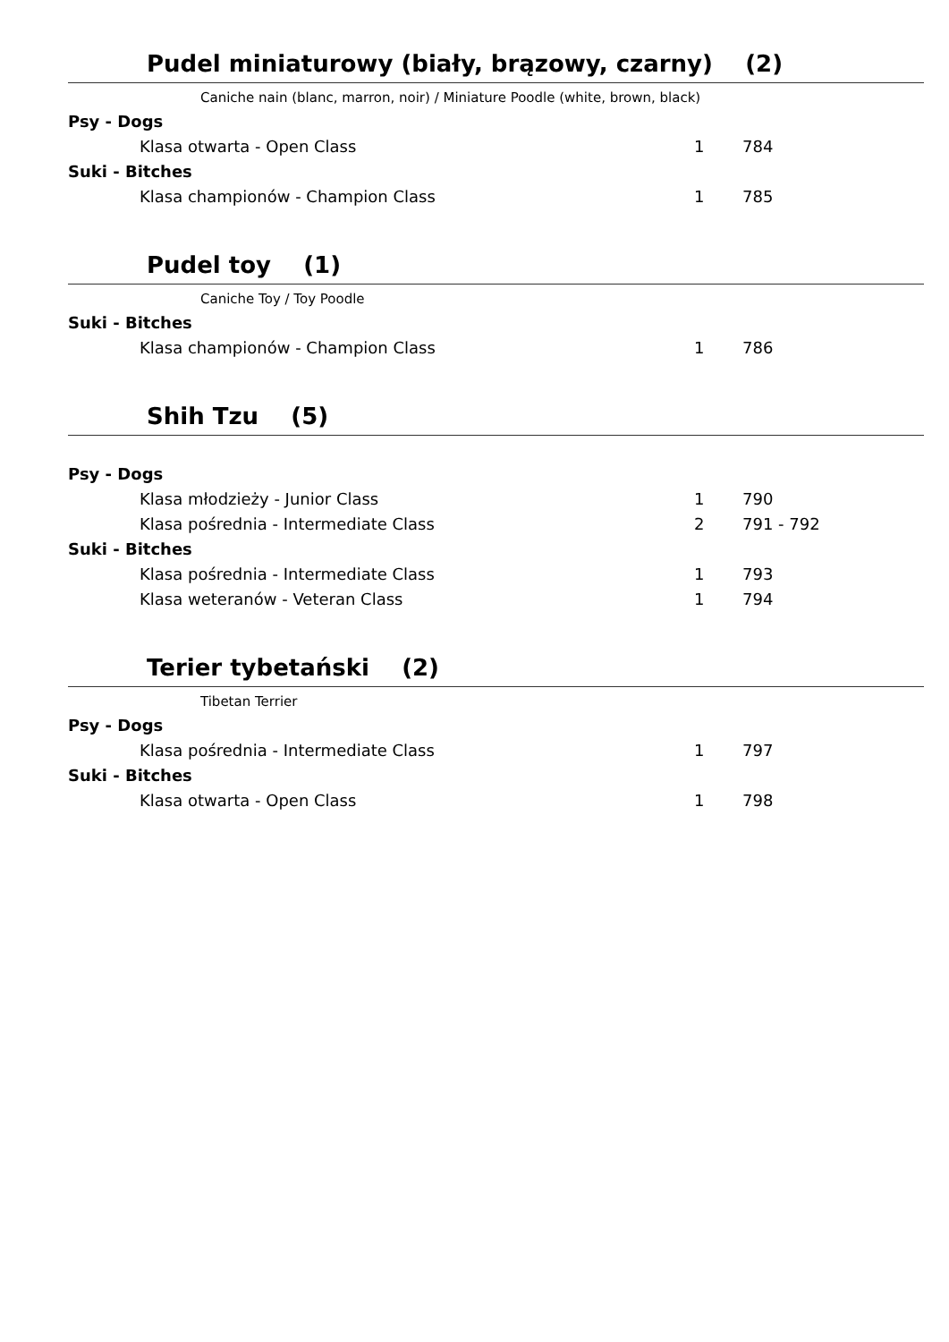Pudel miniaturowy (biały, brązowy, czarny) (2)
Caniche nain (blanc, marron, noir) / Miniature Poodle (white, brown, black)
| Psy - Dogs | | |
| Klasa otwarta - Open Class | 1 | 784 |
| Suki - Bitches | | |
| Klasa championów - Champion Class | 1 | 785 |
Pudel toy (1)
Caniche Toy / Toy Poodle
| Suki - Bitches | | |
| Klasa championów - Champion Class | 1 | 786 |
Shih Tzu (5)
| Psy - Dogs | | |
| Klasa młodzieży - Junior Class | 1 | 790 |
| Klasa pośrednia - Intermediate Class | 2 | 791 - 792 |
| Suki - Bitches | | |
| Klasa pośrednia - Intermediate Class | 1 | 793 |
| Klasa weteranów - Veteran Class | 1 | 794 |
Terier tybetański (2)
Tibetan Terrier
| Psy - Dogs | | |
| Klasa pośrednia - Intermediate Class | 1 | 797 |
| Suki - Bitches | | |
| Klasa otwarta - Open Class | 1 | 798 |